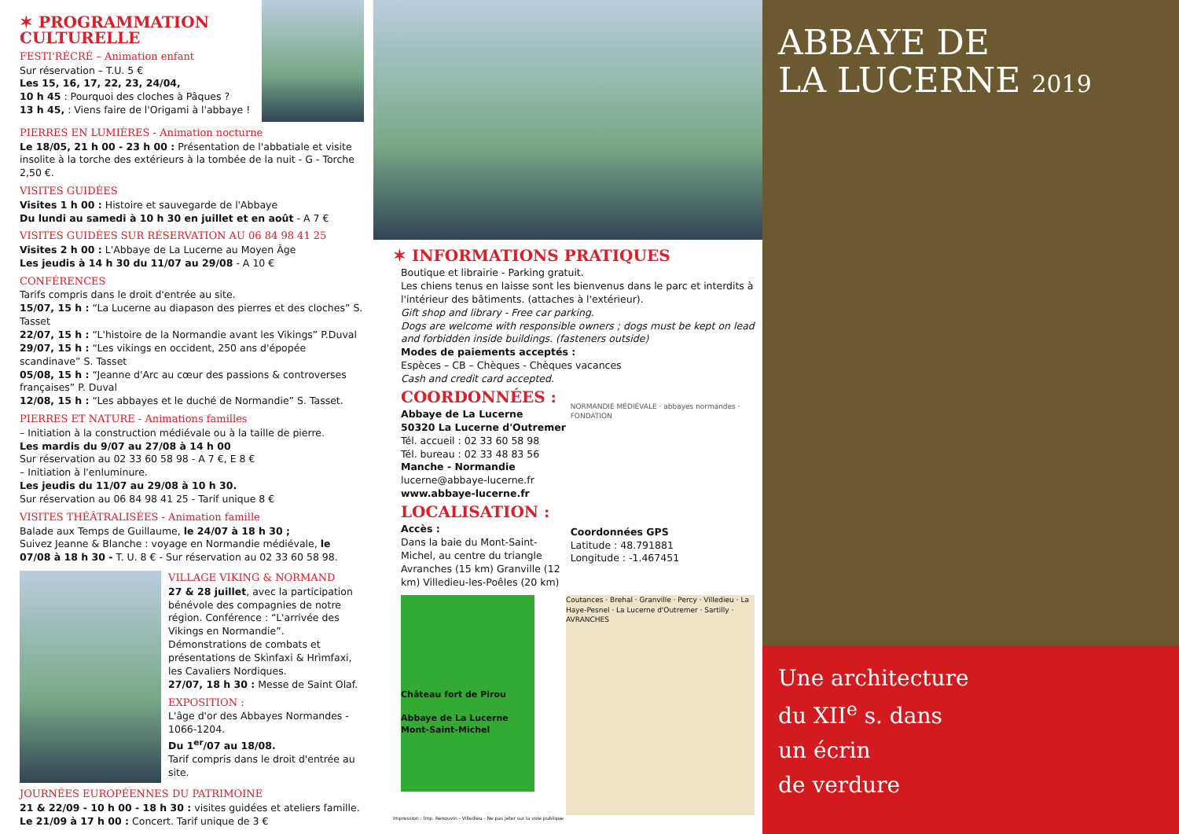✶ PROGRAMMATION CULTURELLE
FESTI'RÉCRÉ – Animation enfant
Sur réservation – T.U. 5 €
Les 15, 16, 17, 22, 23, 24/04,
10 h 45 : Pourquoi des cloches à Pâques ?
13 h 45, : Viens faire de l'Origami à l'abbaye !
PIERRES EN LUMIÈRES - Animation nocturne
Le 18/05, 21 h 00 - 23 h 00 : Présentation de l'abbatiale et visite insolite à la torche des extérieurs à la tombée de la nuit - G - Torche 2,50 €.
VISITES GUIDÉES
Visites 1 h 00 : Histoire et sauvegarde de l'Abbaye
Du lundi au samedi à 10 h 30 en juillet et en août - A 7 €
VISITES GUIDÉES SUR RÉSERVATION AU 06 84 98 41 25
Visites 2 h 00 : L'Abbaye de La Lucerne au Moyen Âge
Les jeudis à 14 h 30 du 11/07 au 29/08 - A 10 €
CONFÉRENCES
Tarifs compris dans le droit d'entrée au site.
15/07, 15 h : “La Lucerne au diapason des pierres et des cloches” S. Tasset
22/07, 15 h : “L'histoire de la Normandie avant les Vikings” P.Duval
29/07, 15 h : “Les vikings en occident, 250 ans d'épopée scandinave” S. Tasset
05/08, 15 h : “Jeanne d'Arc au cœur des passions & controverses françaises” P. Duval
12/08, 15 h : “Les abbayes et le duché de Normandie” S. Tasset.
PIERRES ET NATURE - Animations familles
– Initiation à la construction médiévale ou à la taille de pierre.
Les mardis du 9/07 au 27/08 à 14 h 00
Sur réservation au 02 33 60 58 98 - A 7 €, E 8 €
– Initiation à l'enluminure.
Les jeudis du 11/07 au 29/08 à 10 h 30.
Sur réservation au 06 84 98 41 25 - Tarif unique 8 €
VISITES THÉÂTRALISÉES - Animation famille
Balade aux Temps de Guillaume, le 24/07 à 18 h 30 ;
Suivez Jeanne & Blanche : voyage en Normandie médiévale, le 07/08 à 18 h 30 - T. U. 8 € - Sur réservation au 02 33 60 58 98.
VILLAGE VIKING & NORMAND
27 & 28 juillet, avec la participation bénévole des compagnies de notre région. Conférence : “L'arrivée des Vikings en Normandie”. Démonstrations de combats et présentations de Skìnfaxi & Hrìmfaxi, les Cavaliers Nordiques.
27/07, 18 h 30 : Messe de Saint Olaf.
EXPOSITION :
L'âge d'or des Abbayes Normandes - 1066-1204.
Du 1<sup>er</sup>/07 au 18/08.
Tarif compris dans le droit d'entrée au site.
JOURNÉES EUROPÉENNES DU PATRIMOINE
21 & 22/09 - 10 h 00 - 18 h 30 : visites guidées et ateliers famille.
Le 21/09 à 17 h 00 : Concert. Tarif unique de 3 €
✶ INFORMATIONS PRATIQUES
Boutique et librairie - Parking gratuit.
Les chiens tenus en laisse sont les bienvenus dans le parc et interdits à l'intérieur des bâtiments. (attaches à l'extérieur).
Gift shop and library - Free car parking.
Dogs are welcome with responsible owners ; dogs must be kept on lead and forbidden inside buildings. (fasteners outside)
Modes de paiements acceptés :
Espèces – CB – Chèques - Chèques vacances
Cash and credit card accepted.
COORDONNÉES :
Abbaye de La Lucerne
50320 La Lucerne d'Outremer
Tél. accueil : 02 33 60 58 98
Tél. bureau : 02 33 48 83 56
Manche - Normandie
lucerne@abbaye-lucerne.fr
www.abbaye-lucerne.fr
LOCALISATION :
Accès :
Dans la baie du Mont-Saint-Michel, au centre du triangle Avranches (15 km) Granville (12 km) Villedieu-les-Poêles (20 km)
NORMANDIE MÉDIÉVALE · abbayes normandes · FONDATION
Coordonnées GPS
Latitude : 48.791881
Longitude : -1.467451
Château fort de Pirou
Abbaye de La Lucerne
Mont-Saint-Michel
Coutances · Brehal · Granville · Percy · Villedieu · La Haye-Pesnel · La Lucerne d'Outremer · Sartilly · AVRANCHES
Impression : Imp. Renouvin - Villedieu - Ne pas jeter sur la voie publique
ABBAYE DE
LA LUCERNE 2019
Une architecture
du XII<sup>e</sup> s. dans
un écrin
de verdure